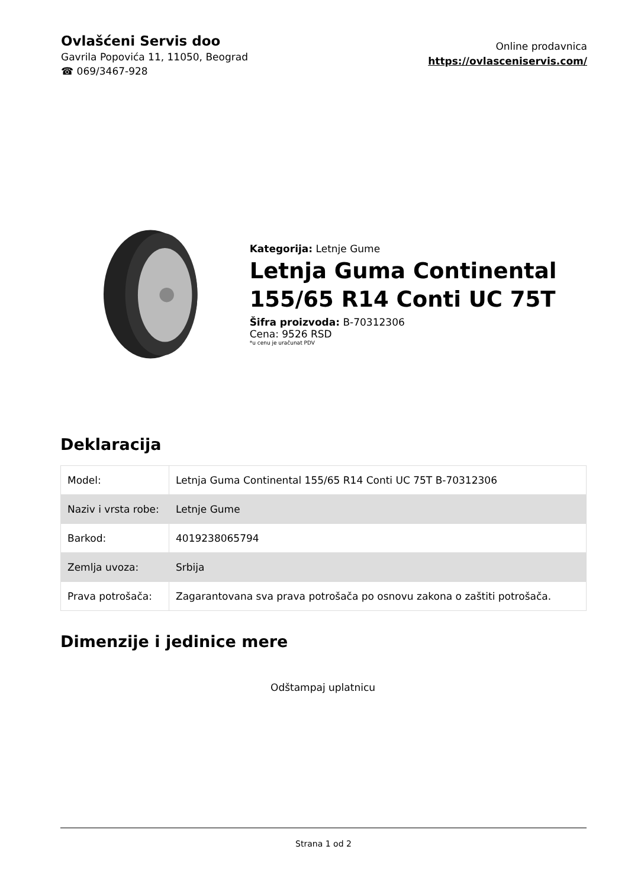Ovlašćeni Servis doo
Gavrila Popovića 11, 11050, Beograd
☎ 069/3467-928
Online prodavnica
https://ovlasceniservis.com/
Kategorija: Letnje Gume
Letnja Guma Continental 155/65 R14 Conti UC 75T
Šifra proizvoda: B-70312306
Cena: 9526 RSD
*u cenu je uračunat PDV
Deklaracija
| Model: | Letnja Guma Continental 155/65 R14 Conti UC 75T B-70312306 |
| Naziv i vrsta robe: | Letnje Gume |
| Barkod: | 4019238065794 |
| Zemlja uvoza: | Srbija |
| Prava potrošača: | Zagarantovana sva prava potrošača po osnovu zakona o zaštiti potrošača. |
Dimenzije i jedinice mere
Odštampaj uplatnicu
Strana 1 od 2